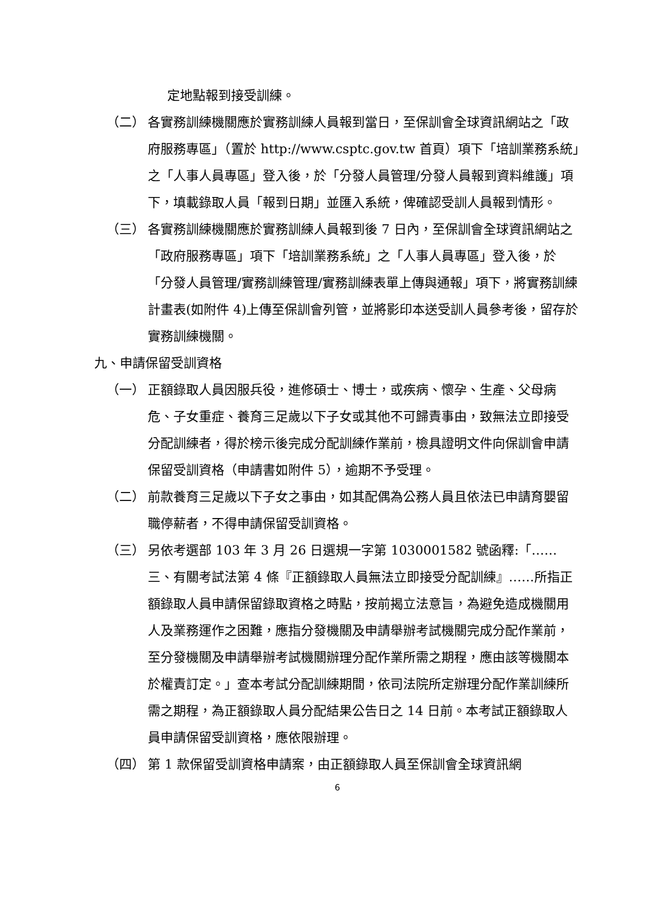定地點報到接受訓練。
（二） 各實務訓練機關應於實務訓練人員報到當日，至保訓會全球資訊網站之「政府服務專區」（置於 http://www.csptc.gov.tw 首頁）項下「培訓業務系統」之「人事人員專區」登入後，於「分發人員管理/分發人員報到資料維護」項下，填載錄取人員「報到日期」並匯入系統，俾確認受訓人員報到情形。
（三） 各實務訓練機關應於實務訓練人員報到後 7 日內，至保訓會全球資訊網站之「政府服務專區」項下「培訓業務系統」之「人事人員專區」登入後，於「分發人員管理/實務訓練管理/實務訓練表單上傳與通報」項下，將實務訓練計畫表(如附件 4)上傳至保訓會列管，並將影印本送受訓人員參考後，留存於實務訓練機關。
九、申請保留受訓資格
（一） 正額錄取人員因服兵役，進修碩士、博士，或疾病、懷孕、生產、父母病危、子女重症、養育三足歲以下子女或其他不可歸責事由，致無法立即接受分配訓練者，得於榜示後完成分配訓練作業前，檢具證明文件向保訓會申請保留受訓資格（申請書如附件 5），逾期不予受理。
（二） 前款養育三足歲以下子女之事由，如其配偶為公務人員且依法已申請育嬰留職停薪者，不得申請保留受訓資格。
（三） 另依考選部 103 年 3 月 26 日選規一字第 1030001582 號函釋:「……三、有關考試法第 4 條『正額錄取人員無法立即接受分配訓練』……所指正額錄取人員申請保留錄取資格之時點，按前揭立法意旨，為避免造成機關用人及業務運作之困難，應指分發機關及申請舉辦考試機關完成分配作業前，至分發機關及申請舉辦考試機關辦理分配作業所需之期程，應由該等機關本於權責訂定。」查本考試分配訓練期間，依司法院所定辦理分配作業訓練所需之期程，為正額錄取人員分配結果公告日之 14 日前。本考試正額錄取人員申請保留受訓資格，應依限辦理。
（四） 第 1 款保留受訓資格申請案，由正額錄取人員至保訓會全球資訊網
6